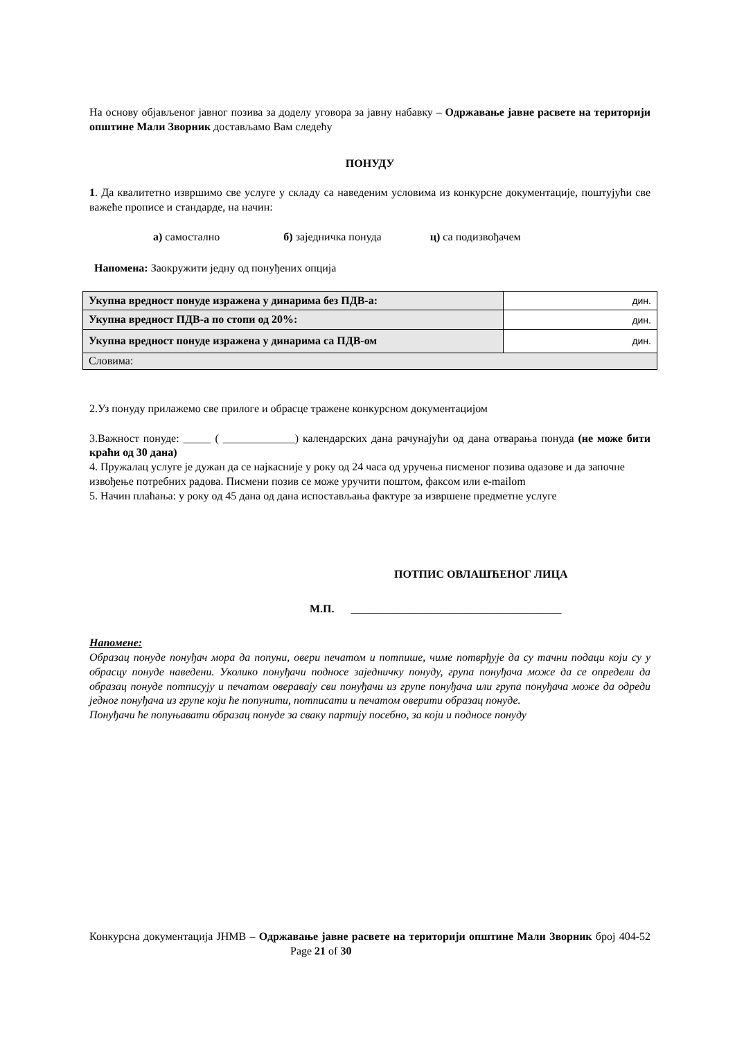На основу објављеног јавног позива за доделу уговора за јавну набавку – Одржавање јавне расвете на територији општине Мали Зворник достављамо Вам следећу
ПОНУДУ
1. Да квалитетно извршимо све услуге у складу са наведеним условима из конкурсне документације, поштујући све важеће прописе и стандарде, на начин:
а) самостално б) заједничка понуда ц) са подизвођачем
Напомена: Заокружити једну од понуђених опција
| Укупна вредност понуде изражена у динарима без ПДВ-а: | дин. |
| Укупна вредност ПДВ-а по стопи од 20%: | дин. |
| Укупна вредност понуде изражена у динарима са ПДВ-ом | дин. |
| Словима: | |
2.Уз понуду прилажемо све прилоге и обрасце тражене конкурсном документацијом
3.Важност понуде: _____ ( _____________) календарских дана рачунајући од дана отварања понуда (не може бити краћи од 30 дана)
4. Пружалац услуге је дужан да се најкасније у року од 24 часа од уручења писменог позива одазове и да започне извођење потребних радова. Писмени позив се може уручити поштом, факсом или e-mailom
5. Начин плаћања: у року од 45 дана од дана испостављања фактуре за извршене предметне услуге
ПОТПИС ОВЛАШЋЕНОГ ЛИЦА
М.П. ______________________________________
Напомене:
Образац понуде понуђач мора да попуни, овери печатом и потпише, чиме потврђује да су тачни подаци који су у обрасцу понуде наведени. Уколико понуђачи подносе заједничку понуду, група понуђача може да се определи да образац понуде потписују и печатом оверавају сви понуђачи из групе понуђача или група понуђача може да одреди једног понуђача из групе који ће попунити, потписати и печатом оверити образац понуде.
Понуђачи ће попуњавати образац понуде за сваку партију посебно, за који и подносе понуду
Конкурсна документација ЈНМВ – Одржавање јавне расвете на територији општине Мали Зворник број 404-52 Page 21 of 30